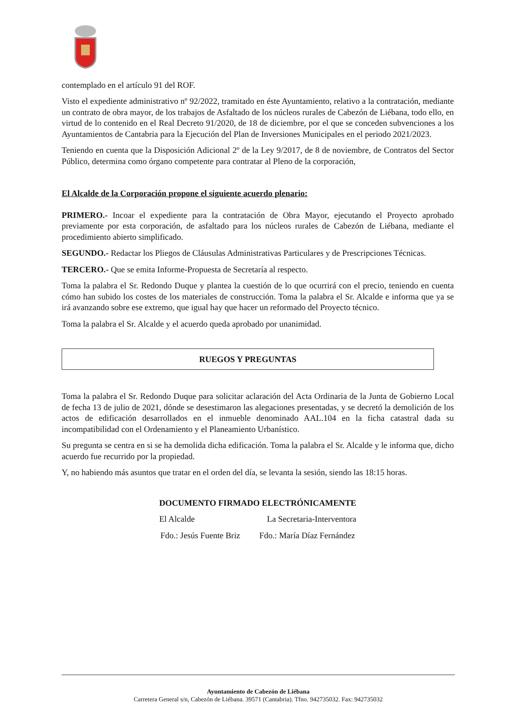contemplado en el artículo 91 del ROF.
Visto el expediente administrativo nº 92/2022, tramitado en éste Ayuntamiento, relativo a la contratación, mediante un contrato de obra mayor, de los trabajos de Asfaltado de los núcleos rurales de Cabezón de Liébana, todo ello, en virtud de lo contenido en el Real Decreto 91/2020, de 18 de diciembre, por el que se conceden subvenciones a los Ayuntamientos de Cantabria para la Ejecución del Plan de Inversiones Municipales en el periodo 2021/2023.
Teniendo en cuenta que la Disposición Adicional 2º de la Ley 9/2017, de 8 de noviembre, de Contratos del Sector Público, determina como órgano competente para contratar al Pleno de la corporación,
El Alcalde de la Corporación propone el siguiente acuerdo plenario:
PRIMERO.- Incoar el expediente para la contratación de Obra Mayor, ejecutando el Proyecto aprobado previamente por esta corporación, de asfaltado para los núcleos rurales de Cabezón de Liébana, mediante el procedimiento abierto simplificado.
SEGUNDO.- Redactar los Pliegos de Cláusulas Administrativas Particulares y de Prescripciones Técnicas.
TERCERO.- Que se emita Informe-Propuesta de Secretaría al respecto.
Toma la palabra el Sr. Redondo Duque y plantea la cuestión de lo que ocurrirá con el precio, teniendo en cuenta cómo han subido los costes de los materiales de construcción. Toma la palabra el Sr. Alcalde e informa que ya se irá avanzando sobre ese extremo, que igual hay que hacer un reformado del Proyecto técnico.
Toma la palabra el Sr. Alcalde y el acuerdo queda aprobado por unanimidad.
RUEGOS Y PREGUNTAS
Toma la palabra el Sr. Redondo Duque para solicitar aclaración del Acta Ordinaria de la Junta de Gobierno Local de fecha 13 de julio de 2021, dónde se desestimaron las alegaciones presentadas, y se decretó la demolición de los actos de edificación desarrollados en el inmueble denominado AAL.104 en la ficha catastral dada su incompatibilidad con el Ordenamiento y el Planeamiento Urbanístico.
Su pregunta se centra en si se ha demolida dicha edificación. Toma la palabra el Sr. Alcalde y le informa que, dicho acuerdo fue recurrido por la propiedad.
Y, no habiendo más asuntos que tratar en el orden del día, se levanta la sesión, siendo las 18:15 horas.
DOCUMENTO FIRMADO ELECTRÓNICAMENTE
El Alcalde La Secretaria-Interventora
Fdo.: Jesús Fuente Briz Fdo.: María Díaz Fernández
Ayuntamiento de Cabezón de Liébana
Carretera General s/n, Cabezón de Liébana. 39571 (Cantabria). Tfno. 942735032. Fax: 942735032